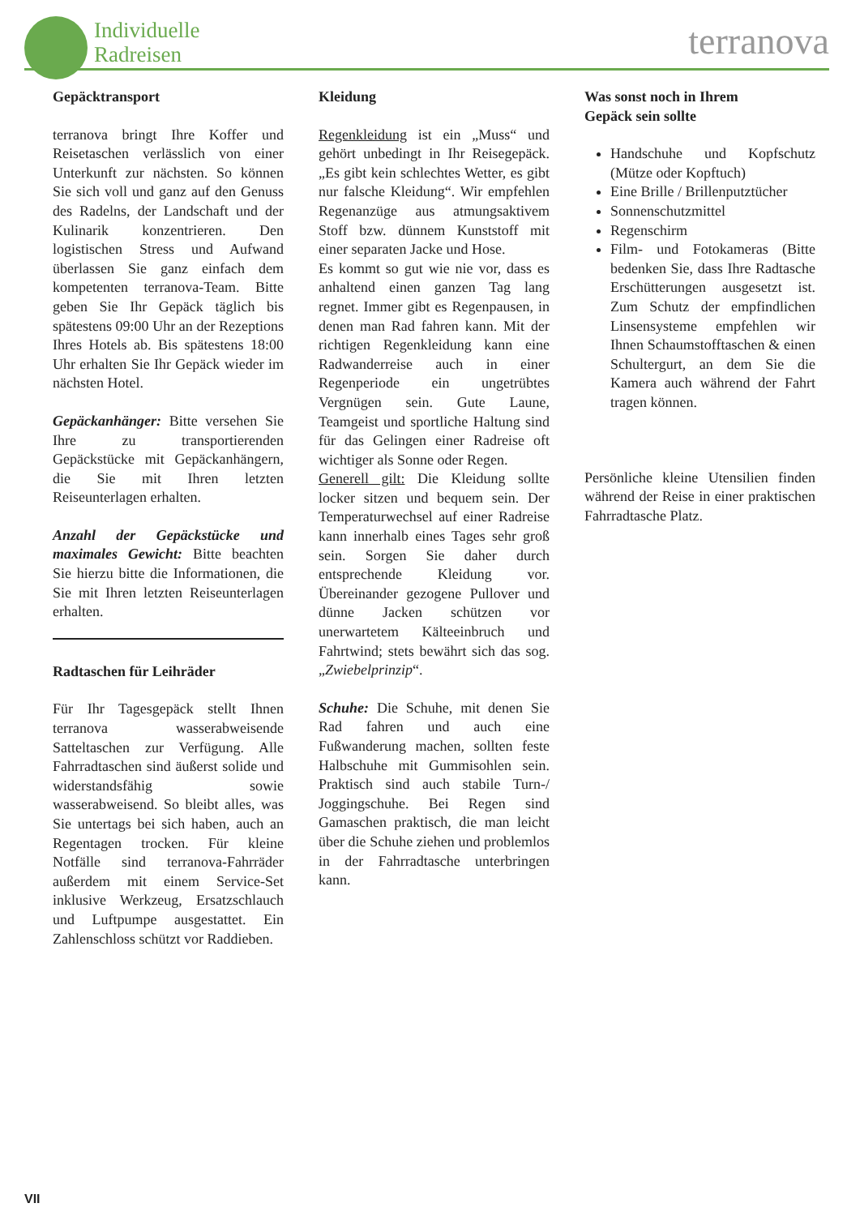Individuelle
Radreisen
terranova
Gepäcktransport
terranova bringt Ihre Koffer und Reisetaschen verlässlich von einer Unterkunft zur nächsten. So können Sie sich voll und ganz auf den Genuss des Radelns, der Landschaft und der Kulinarik konzentrieren. Den logistischen Stress und Aufwand überlassen Sie ganz einfach dem kompetenten terranova-Team. Bitte geben Sie Ihr Gepäck täglich bis spätestens 09:00 Uhr an der Rezeptions Ihres Hotels ab. Bis spätestens 18:00 Uhr erhalten Sie Ihr Gepäck wieder im nächsten Hotel.
Gepäckanhänger: Bitte versehen Sie Ihre zu transportierenden Gepäckstücke mit Gepäckanhängern, die Sie mit Ihren letzten Reiseunterlagen erhalten.
Anzahl der Gepäckstücke und maximales Gewicht: Bitte beachten Sie hierzu bitte die Informationen, die Sie mit Ihren letzten Reiseunterlagen erhalten.
Radtaschen für Leihräder
Für Ihr Tagesgepäck stellt Ihnen terranova wasserabweisende Satteltaschen zur Verfügung. Alle Fahrradtaschen sind äußerst solide und widerstandsfähig sowie wasserabweisend. So bleibt alles, was Sie untertags bei sich haben, auch an Regentagen trocken. Für kleine Notfälle sind terranova-Fahrräder außerdem mit einem Service-Set inklusive Werkzeug, Ersatzschlauch und Luftpumpe ausgestattet. Ein Zahlenschloss schützt vor Raddieben.
Kleidung
Regenkleidung ist ein „Muss“ und gehört unbedingt in Ihr Reisegepäck. „Es gibt kein schlechtes Wetter, es gibt nur falsche Kleidung“. Wir empfehlen Regenanzüge aus atmungsaktivem Stoff bzw. dünnem Kunststoff mit einer separaten Jacke und Hose.
Es kommt so gut wie nie vor, dass es anhaltend einen ganzen Tag lang regnet. Immer gibt es Regenpausen, in denen man Rad fahren kann. Mit der richtigen Regenkleidung kann eine Radwanderreise auch in einer Regenperiode ein ungetrübtes Vergnügen sein. Gute Laune, Teamgeist und sportliche Haltung sind für das Gelingen einer Radreise oft wichtiger als Sonne oder Regen.
Generell gilt: Die Kleidung sollte locker sitzen und bequem sein. Der Temperaturwechsel auf einer Radreise kann innerhalb eines Tages sehr groß sein. Sorgen Sie daher durch entsprechende Kleidung vor. Übereinander gezogene Pullover und dünne Jacken schützen vor unerwartetem Kälteeinbruch und Fahrtwind; stets bewährt sich das sog. „Zwiebelprinzip“.
Schuhe: Die Schuhe, mit denen Sie Rad fahren und auch eine Fußwanderung machen, sollten feste Halbschuhe mit Gummisohlen sein. Praktisch sind auch stabile Turn-/ Joggingschuhe. Bei Regen sind Gamaschen praktisch, die man leicht über die Schuhe ziehen und problemlos in der Fahrradtasche unterbringen kann.
Was sonst noch in Ihrem
Gepäck sein sollte
Handschuhe und Kopfschutz (Mütze oder Kopftuch)
Eine Brille / Brillenputztücher
Sonnenschutzmittel
Regenschirm
Film- und Fotokameras (Bitte bedenken Sie, dass Ihre Radtasche Erschütterungen ausgesetzt ist. Zum Schutz der empfindlichen Linsensysteme empfehlen wir Ihnen Schaumstofftaschen & einen Schultergurt, an dem Sie die Kamera auch während der Fahrt tragen können.
Persönliche kleine Utensilien finden während der Reise in einer praktischen Fahrradtasche Platz.
VII